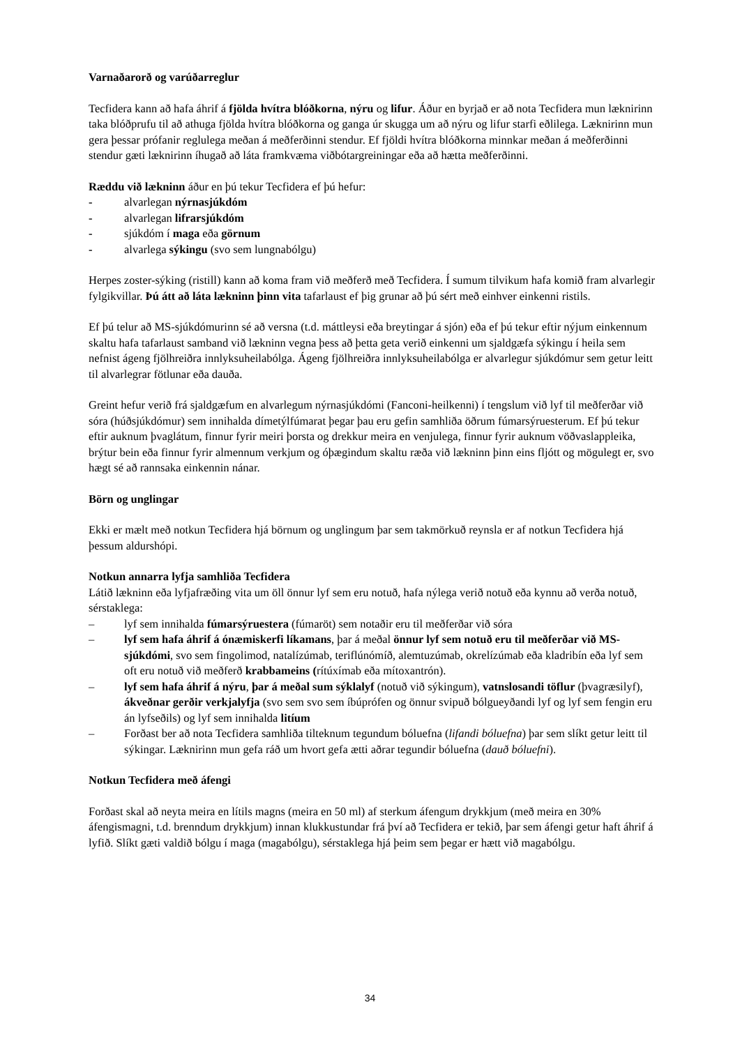Varnaðarorð og varúðarreglur
Tecfidera kann að hafa áhrif á fjölda hvítra blóðkorna, nýru og lifur. Áður en byrjað er að nota Tecfidera mun læknirinn taka blóðprufu til að athuga fjölda hvítra blóðkorna og ganga úr skugga um að nýru og lifur starfi eðlilega. Læknirinn mun gera þessar prófanir reglulega meðan á meðferðinni stendur. Ef fjöldi hvítra blóðkorna minnkar meðan á meðferðinni stendur gæti læknirinn íhugað að láta framkvæma viðbótargreiningar eða að hætta meðferðinni.
Ræddu við lækninn áður en þú tekur Tecfidera ef þú hefur:
- alvarlegan nýrnasjúkdóm
- alvarlegan lifrarsjúkdóm
- sjúkdóm í maga eða görnum
- alvarlega sýkingu (svo sem lungnabólgu)
Herpes zoster-sýking (ristill) kann að koma fram við meðferð með Tecfidera. Í sumum tilvikum hafa komið fram alvarlegir fylgikvillar. Þú átt að láta lækninn þinn vita tafarlaust ef þig grunar að þú sért með einhver einkenni ristils.
Ef þú telur að MS-sjúkdómurinn sé að versna (t.d. máttleysi eða breytingar á sjón) eða ef þú tekur eftir nýjum einkennum skaltu hafa tafarlaust samband við lækninn vegna þess að þetta geta verið einkenni um sjaldgæfa sýkingu í heila sem nefnist ágeng fjölhreiðra innlyksuheilabólga. Ágeng fjölhreiðra innlyksuheilabólga er alvarlegur sjúkdómur sem getur leitt til alvarlegrar fötlunar eða dauða.
Greint hefur verið frá sjaldgæfum en alvarlegum nýrnasjúkdómi (Fanconi-heilkenni) í tengslum við lyf til meðferðar við sóra (húðsjúkdómur) sem innihalda dímetýlfúmarat þegar þau eru gefin samhliða öðrum fúmarsýruesterum. Ef þú tekur eftir auknum þvaglátum, finnur fyrir meiri þorsta og drekkur meira en venjulega, finnur fyrir auknum vöðvaslappleika, brýtur bein eða finnur fyrir almennum verkjum og óþægindum skaltu ræða við lækninn þinn eins fljótt og mögulegt er, svo hægt sé að rannsaka einkennin nánar.
Börn og unglingar
Ekki er mælt með notkun Tecfidera hjá börnum og unglingum þar sem takmörkuð reynsla er af notkun Tecfidera hjá þessum aldurshópi.
Notkun annarra lyfja samhliða Tecfidera
Látið lækninn eða lyfjafræðing vita um öll önnur lyf sem eru notuð, hafa nýlega verið notuð eða kynnu að verða notuð, sérstaklega:
– lyf sem innihalda fúmarsýruestera (fúmaröt) sem notaðir eru til meðferðar við sóra
– lyf sem hafa áhrif á ónæmiskerfi líkamans, þar á meðal önnur lyf sem notuð eru til meðferðar við MS-sjúkdómi, svo sem fingolimod, natalízúmab, teriflúnómíð, alemtuzúmab, okrelízúmab eða kladribín eða lyf sem oft eru notuð við meðferð krabbameins (rítúxímab eða mítoxantrón).
– lyf sem hafa áhrif á nýru, þar á meðal sum sýklalyf (notuð við sýkingum), vatnslosandi töflur (þvagræsilyf), ákveðnar gerðir verkjalyfja (svo sem svo sem íbúprófen og önnur svipuð bólgueyðandi lyf og lyf sem fengin eru án lyfseðils) og lyf sem innihalda litíum
– Forðast ber að nota Tecfidera samhliða tilteknum tegundum bóluefna (lifandi bóluefna) þar sem slíkt getur leitt til sýkingar. Læknirinn mun gefa ráð um hvort gefa ætti aðrar tegundir bóluefna (dauð bóluefni).
Notkun Tecfidera með áfengi
Forðast skal að neyta meira en lítils magns (meira en 50 ml) af sterkum áfengum drykkjum (með meira en 30% áfengismagni, t.d. brenndum drykkjum) innan klukkustundar frá því að Tecfidera er tekið, þar sem áfengi getur haft áhrif á lyfið. Slíkt gæti valdið bólgu í maga (magabólgu), sérstaklega hjá þeim sem þegar er hætt við magabólgu.
34